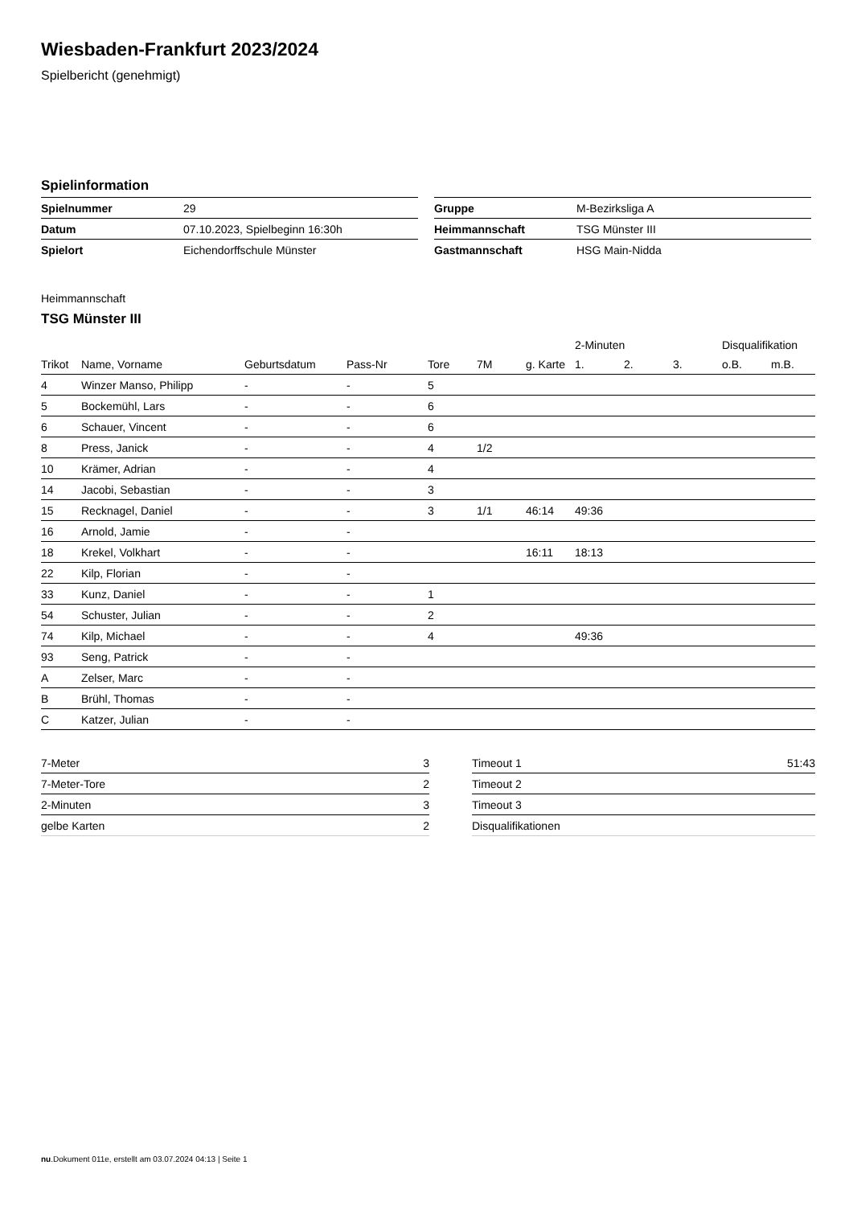Wiesbaden-Frankfurt 2023/2024
Spielbericht (genehmigt)
Spielinformation
| Spielnummer | 29 |
| Datum | 07.10.2023, Spielbeginn 16:30h |
| Spielort | Eichendorffschule Münster |
| Gruppe | M-Bezirksliga A |
| Heimmannschaft | TSG Münster III |
| Gastmannschaft | HSG Main-Nidda |
Heimmannschaft
TSG Münster III
| | | | | | | | 2-Minuten | | | Disqualifikation | |
| --- | --- | --- | --- | --- | --- | --- | --- | --- | --- | --- | --- |
| Trikot | Name, Vorname | Geburtsdatum | Pass-Nr | Tore | 7M | g. Karte | 1. | 2. | 3. | o.B. | m.B. |
| 4 | Winzer Manso, Philipp | - | - | 5 | | | | | | | |
| 5 | Bockemühl, Lars | - | - | 6 | | | | | | | |
| 6 | Schauer, Vincent | - | - | 6 | | | | | | | |
| 8 | Press, Janick | - | - | 4 | 1/2 | | | | | | |
| 10 | Krämer, Adrian | - | - | 4 | | | | | | | |
| 14 | Jacobi, Sebastian | - | - | 3 | | | | | | | |
| 15 | Recknagel, Daniel | - | - | 3 | 1/1 | 46:14 | 49:36 | | | | |
| 16 | Arnold, Jamie | - | - | | | | | | | | |
| 18 | Krekel, Volkhart | - | - | | | 16:11 | 18:13 | | | | |
| 22 | Kilp, Florian | - | - | | | | | | | | |
| 33 | Kunz, Daniel | - | - | 1 | | | | | | | |
| 54 | Schuster, Julian | - | - | 2 | | | | | | | |
| 74 | Kilp, Michael | - | - | 4 | | | 49:36 | | | | |
| 93 | Seng, Patrick | - | - | | | | | | | | |
| A | Zelser, Marc | - | - | | | | | | | | |
| B | Brühl, Thomas | - | - | | | | | | | | |
| C | Katzer, Julian | - | - | | | | | | | | |
| 7-Meter | 3 |
| 7-Meter-Tore | 2 |
| 2-Minuten | 3 |
| gelbe Karten | 2 |
| Timeout 1 | 51:43 |
| Timeout 2 | |
| Timeout 3 | |
| Disqualifikationen | |
nu.Dokument 011e, erstellt am 03.07.2024 04:13 | Seite 1